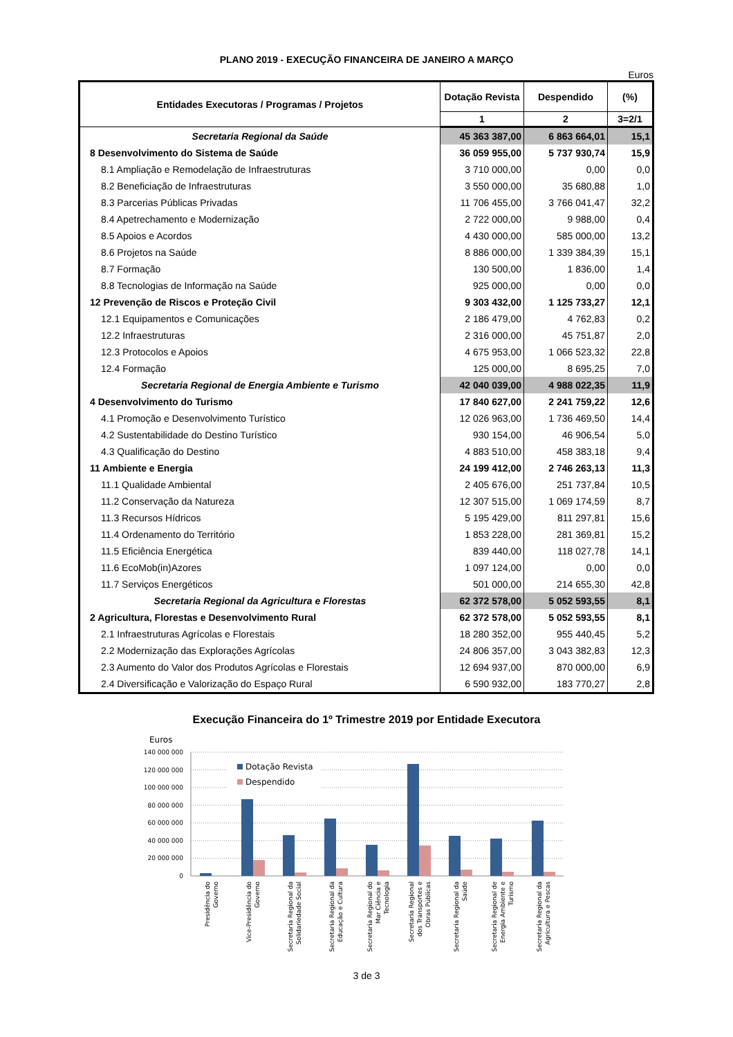PLANO 2019 - EXECUÇÃO FINANCEIRA DE JANEIRO A MARÇO
Euros
| Entidades Executoras / Programas / Projetos | Dotação Revista | Despendido | (%) |
| --- | --- | --- | --- |
| | 1 | 2 | 3=2/1 |
| Secretaria Regional da Saúde | 45 363 387,00 | 6 863 664,01 | 15,1 |
| 8 Desenvolvimento do Sistema de Saúde | 36 059 955,00 | 5 737 930,74 | 15,9 |
| 8.1 Ampliação e Remodelação de Infraestruturas | 3 710 000,00 | 0,00 | 0,0 |
| 8.2 Beneficiação de Infraestruturas | 3 550 000,00 | 35 680,88 | 1,0 |
| 8.3 Parcerias Públicas Privadas | 11 706 455,00 | 3 766 041,47 | 32,2 |
| 8.4 Apetrechamento e Modernização | 2 722 000,00 | 9 988,00 | 0,4 |
| 8.5 Apoios e Acordos | 4 430 000,00 | 585 000,00 | 13,2 |
| 8.6 Projetos na Saúde | 8 886 000,00 | 1 339 384,39 | 15,1 |
| 8.7 Formação | 130 500,00 | 1 836,00 | 1,4 |
| 8.8 Tecnologias de Informação na Saúde | 925 000,00 | 0,00 | 0,0 |
| 12 Prevenção de Riscos e Proteção Civil | 9 303 432,00 | 1 125 733,27 | 12,1 |
| 12.1 Equipamentos e Comunicações | 2 186 479,00 | 4 762,83 | 0,2 |
| 12.2 Infraestruturas | 2 316 000,00 | 45 751,87 | 2,0 |
| 12.3 Protocolos e Apoios | 4 675 953,00 | 1 066 523,32 | 22,8 |
| 12.4 Formação | 125 000,00 | 8 695,25 | 7,0 |
| Secretaria Regional de Energia Ambiente e Turismo | 42 040 039,00 | 4 988 022,35 | 11,9 |
| 4 Desenvolvimento do Turismo | 17 840 627,00 | 2 241 759,22 | 12,6 |
| 4.1 Promoção e Desenvolvimento Turístico | 12 026 963,00 | 1 736 469,50 | 14,4 |
| 4.2 Sustentabilidade do Destino Turístico | 930 154,00 | 46 906,54 | 5,0 |
| 4.3 Qualificação do Destino | 4 883 510,00 | 458 383,18 | 9,4 |
| 11 Ambiente e Energia | 24 199 412,00 | 2 746 263,13 | 11,3 |
| 11.1 Qualidade Ambiental | 2 405 676,00 | 251 737,84 | 10,5 |
| 11.2 Conservação da Natureza | 12 307 515,00 | 1 069 174,59 | 8,7 |
| 11.3 Recursos Hídricos | 5 195 429,00 | 811 297,81 | 15,6 |
| 11.4 Ordenamento do Território | 1 853 228,00 | 281 369,81 | 15,2 |
| 11.5 Eficiência Energética | 839 440,00 | 118 027,78 | 14,1 |
| 11.6 EcoMob(in)Azores | 1 097 124,00 | 0,00 | 0,0 |
| 11.7 Serviços Energéticos | 501 000,00 | 214 655,30 | 42,8 |
| Secretaria Regional da Agricultura e Florestas | 62 372 578,00 | 5 052 593,55 | 8,1 |
| 2 Agricultura, Florestas e Desenvolvimento Rural | 62 372 578,00 | 5 052 593,55 | 8,1 |
| 2.1 Infraestruturas Agrícolas e Florestais | 18 280 352,00 | 955 440,45 | 5,2 |
| 2.2 Modernização das Explorações Agrícolas | 24 806 357,00 | 3 043 382,83 | 12,3 |
| 2.3 Aumento do Valor dos Produtos Agrícolas e Florestais | 12 694 937,00 | 870 000,00 | 6,9 |
| 2.4 Diversificação e Valorização do Espaço Rural | 6 590 932,00 | 183 770,27 | 2,8 |
Execução Financeira do 1º Trimestre 2019 por Entidade Executora
Euros
140 000 000
120 000 000
100 000 000
80 000 000
60 000 000
40 000 000
20 000 000
0
Dotação Revista
Despendido
Presidência do Governo
Vice-Presidência do Governo
Secretaria Regional da Solidariedade Social
Secretaria Regional da Educação e Cultura
Secretaria Regional do Mar Ciência e Tecnologia
Secretaria Regional dos Transportes e Obras Públicas
Secretaria Regional da Saúde
Secretaria Regional de Energia Ambiente e Turismo
Secretaria Regional da Agricultura e Pescas
3 de 3